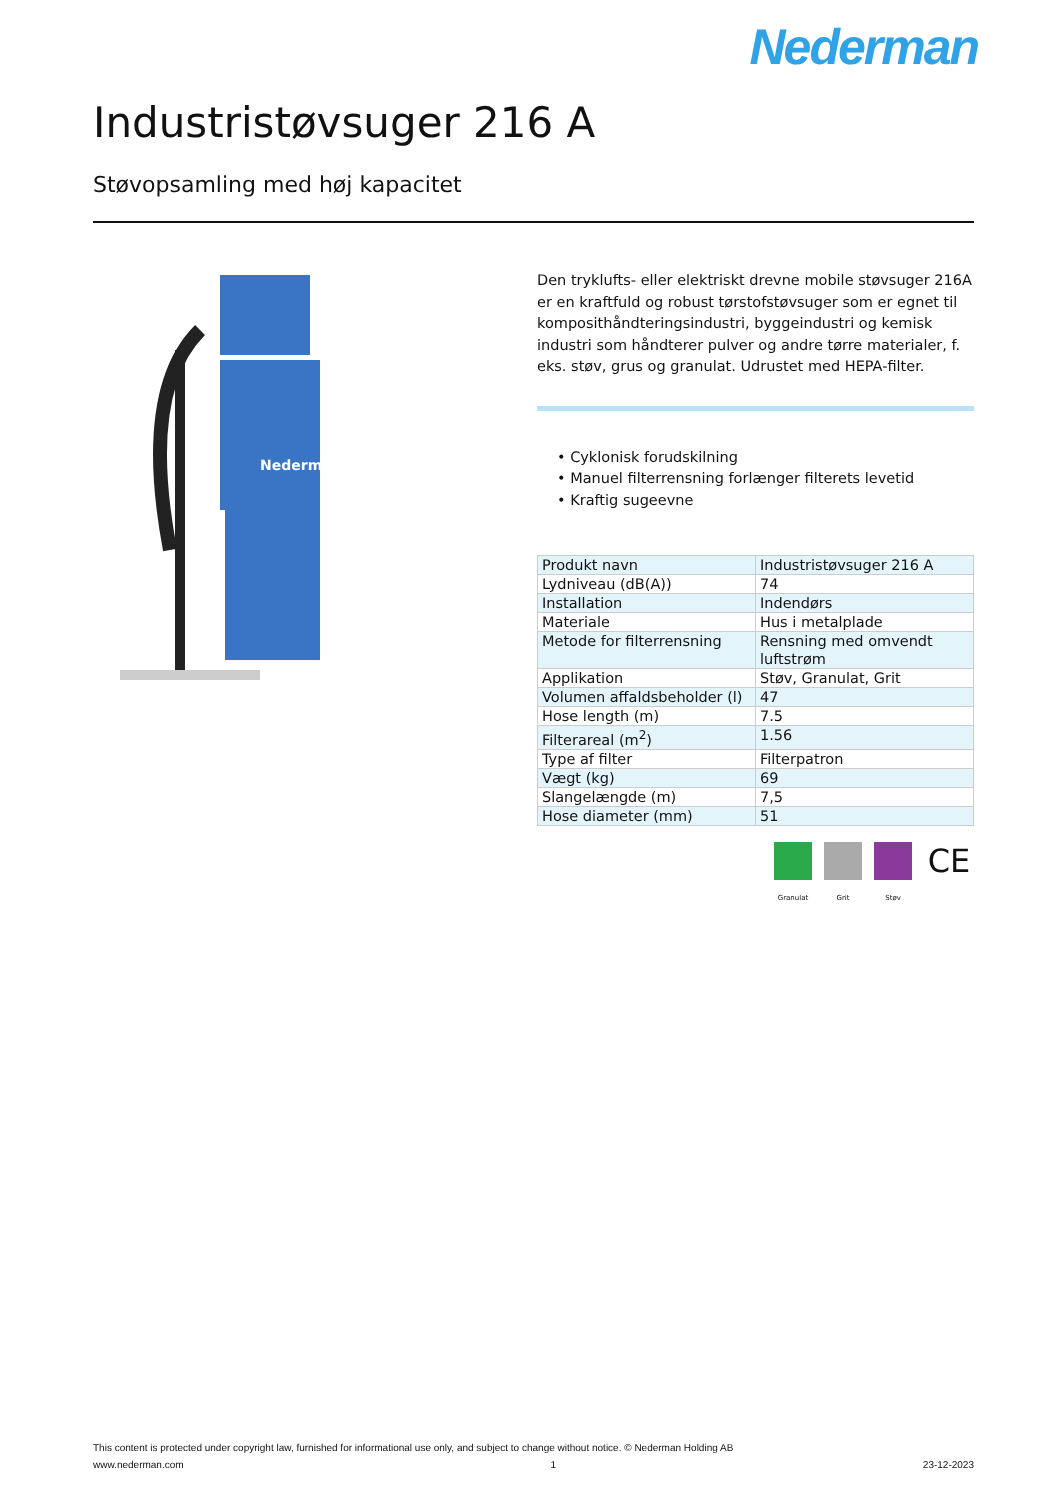Nederman
Industristøvsuger 216 A
Støvopsamling med høj kapacitet
Nederman
Den tryklufts- eller elektriskt drevne mobile støvsuger 216A er en kraftfuld og robust tørstofstøvsuger som er egnet til komposithåndteringsindustri, byggeindustri og kemisk industri som håndterer pulver og andre tørre materialer, f. eks. støv, grus og granulat. Udrustet med HEPA-filter.
• Cyklonisk forudskilning
• Manuel filterrensning forlænger filterets levetid
• Kraftig sugeevne
| Produkt navn | Industristøvsuger 216 A |
| Lydniveau (dB(A)) | 74 |
| Installation | Indendørs |
| Materiale | Hus i metalplade |
| Metode for filterrensning | Rensning med omvendt luftstrøm |
| Applikation | Støv, Granulat, Grit |
| Volumen affaldsbeholder (l) | 47 |
| Hose length (m) | 7.5 |
| Filterareal (m<sup>2</sup>) | 1.56 |
| Type af filter | Filterpatron |
| Vægt (kg) | 69 |
| Slangelængde (m) | 7,5 |
| Hose diameter (mm) | 51 |
Granulat Grit Støv
CE
This content is protected under copyright law, furnished for informational use only, and subject to change without notice. © Nederman Holding AB
www.nederman.com 1 23-12-2023